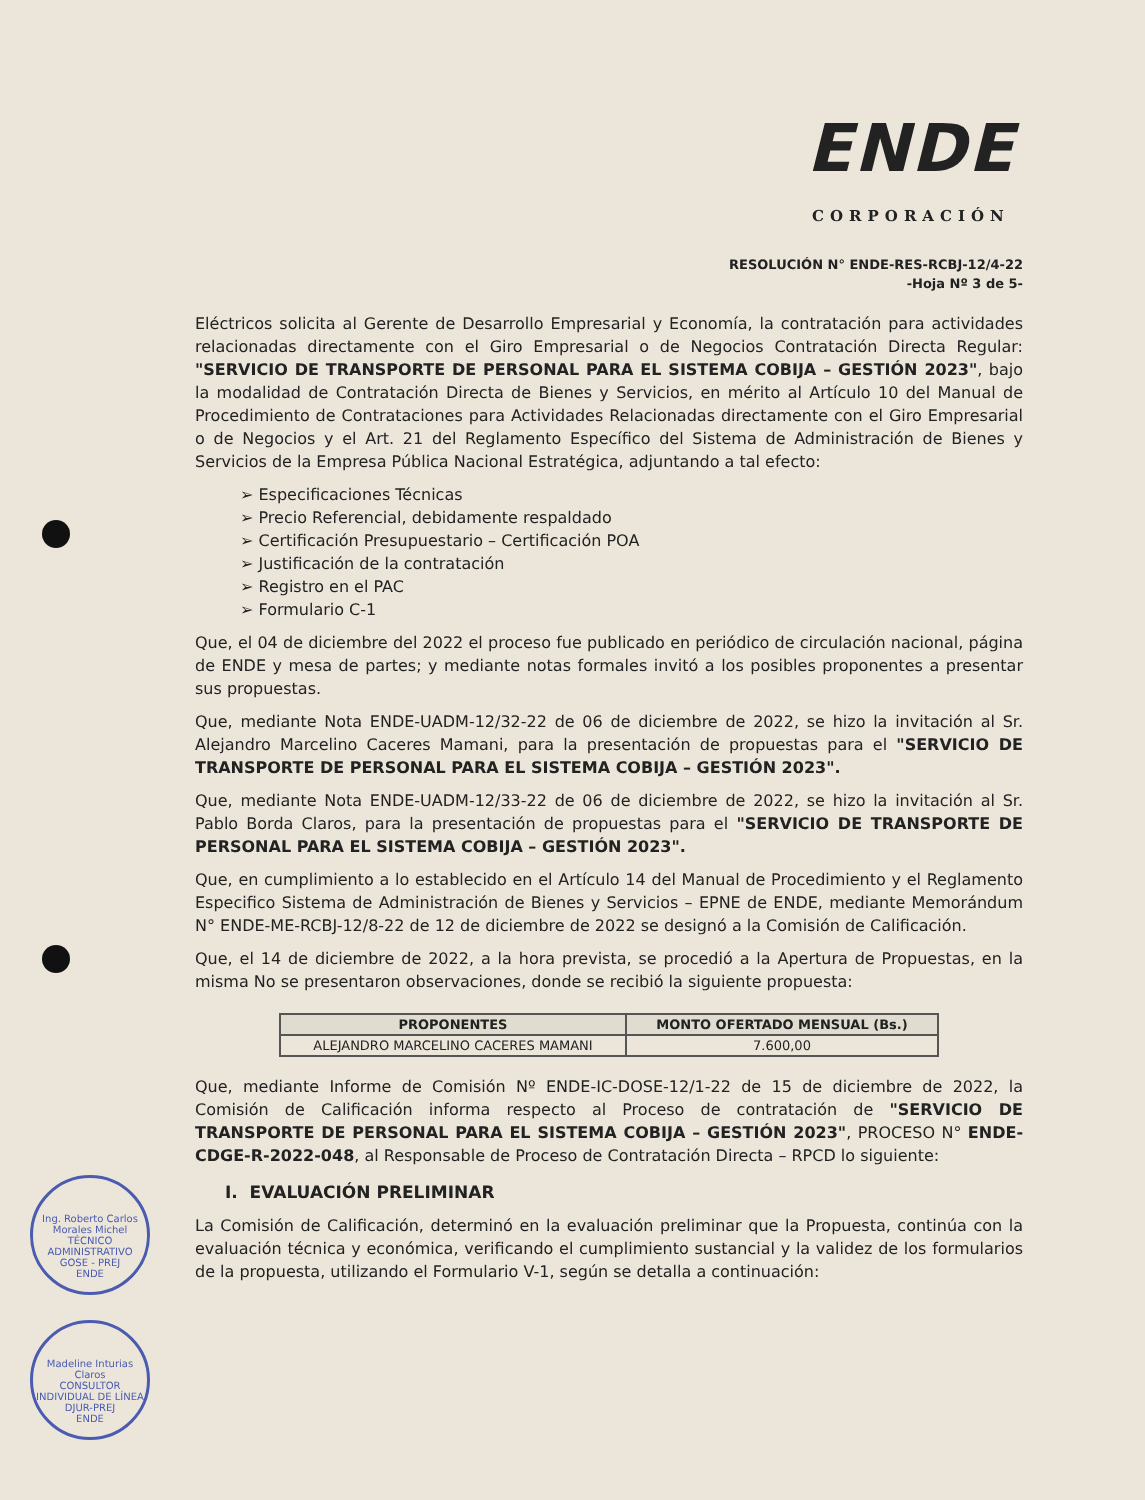ENDE
CORPORACIÓN
RESOLUCIÓN N° ENDE-RES-RCBJ-12/4-22
-Hoja Nº 3 de 5-
Eléctricos solicita al Gerente de Desarrollo Empresarial y Economía, la contratación para actividades relacionadas directamente con el Giro Empresarial o de Negocios Contratación Directa Regular: "SERVICIO DE TRANSPORTE DE PERSONAL PARA EL SISTEMA COBIJA – GESTIÓN 2023", bajo la modalidad de Contratación Directa de Bienes y Servicios, en mérito al Artículo 10 del Manual de Procedimiento de Contrataciones para Actividades Relacionadas directamente con el Giro Empresarial o de Negocios y el Art. 21 del Reglamento Específico del Sistema de Administración de Bienes y Servicios de la Empresa Pública Nacional Estratégica, adjuntando a tal efecto:
➢ Especificaciones Técnicas
➢ Precio Referencial, debidamente respaldado
➢ Certificación Presupuestario – Certificación POA
➢ Justificación de la contratación
➢ Registro en el PAC
➢ Formulario C-1
Que, el 04 de diciembre del 2022 el proceso fue publicado en periódico de circulación nacional, página de ENDE y mesa de partes; y mediante notas formales invitó a los posibles proponentes a presentar sus propuestas.
Que, mediante Nota ENDE-UADM-12/32-22 de 06 de diciembre de 2022, se hizo la invitación al Sr. Alejandro Marcelino Caceres Mamani, para la presentación de propuestas para el "SERVICIO DE TRANSPORTE DE PERSONAL PARA EL SISTEMA COBIJA – GESTIÓN 2023".
Que, mediante Nota ENDE-UADM-12/33-22 de 06 de diciembre de 2022, se hizo la invitación al Sr. Pablo Borda Claros, para la presentación de propuestas para el "SERVICIO DE TRANSPORTE DE PERSONAL PARA EL SISTEMA COBIJA – GESTIÓN 2023".
Que, en cumplimiento a lo establecido en el Artículo 14 del Manual de Procedimiento y el Reglamento Especifico Sistema de Administración de Bienes y Servicios – EPNE de ENDE, mediante Memorándum N° ENDE-ME-RCBJ-12/8-22 de 12 de diciembre de 2022 se designó a la Comisión de Calificación.
Que, el 14 de diciembre de 2022, a la hora prevista, se procedió a la Apertura de Propuestas, en la misma No se presentaron observaciones, donde se recibió la siguiente propuesta:
| PROPONENTES | MONTO OFERTADO MENSUAL (Bs.) |
| --- | --- |
| ALEJANDRO MARCELINO CACERES MAMANI | 7.600,00 |
Que, mediante Informe de Comisión Nº ENDE-IC-DOSE-12/1-22 de 15 de diciembre de 2022, la Comisión de Calificación informa respecto al Proceso de contratación de "SERVICIO DE TRANSPORTE DE PERSONAL PARA EL SISTEMA COBIJA – GESTIÓN 2023", PROCESO N° ENDE-CDGE-R-2022-048, al Responsable de Proceso de Contratación Directa – RPCD lo siguiente:
I. EVALUACIÓN PRELIMINAR
La Comisión de Calificación, determinó en la evaluación preliminar que la Propuesta, continúa con la evaluación técnica y económica, verificando el cumplimiento sustancial y la validez de los formularios de la propuesta, utilizando el Formulario V-1, según se detalla a continuación:
Ing. Roberto Carlos Morales Michel
TÉCNICO ADMINISTRATIVO
GOSE - PREJ
ENDE
Madeline Inturias Claros
CONSULTOR INDIVIDUAL DE LÍNEA
DJUR-PREJ
ENDE